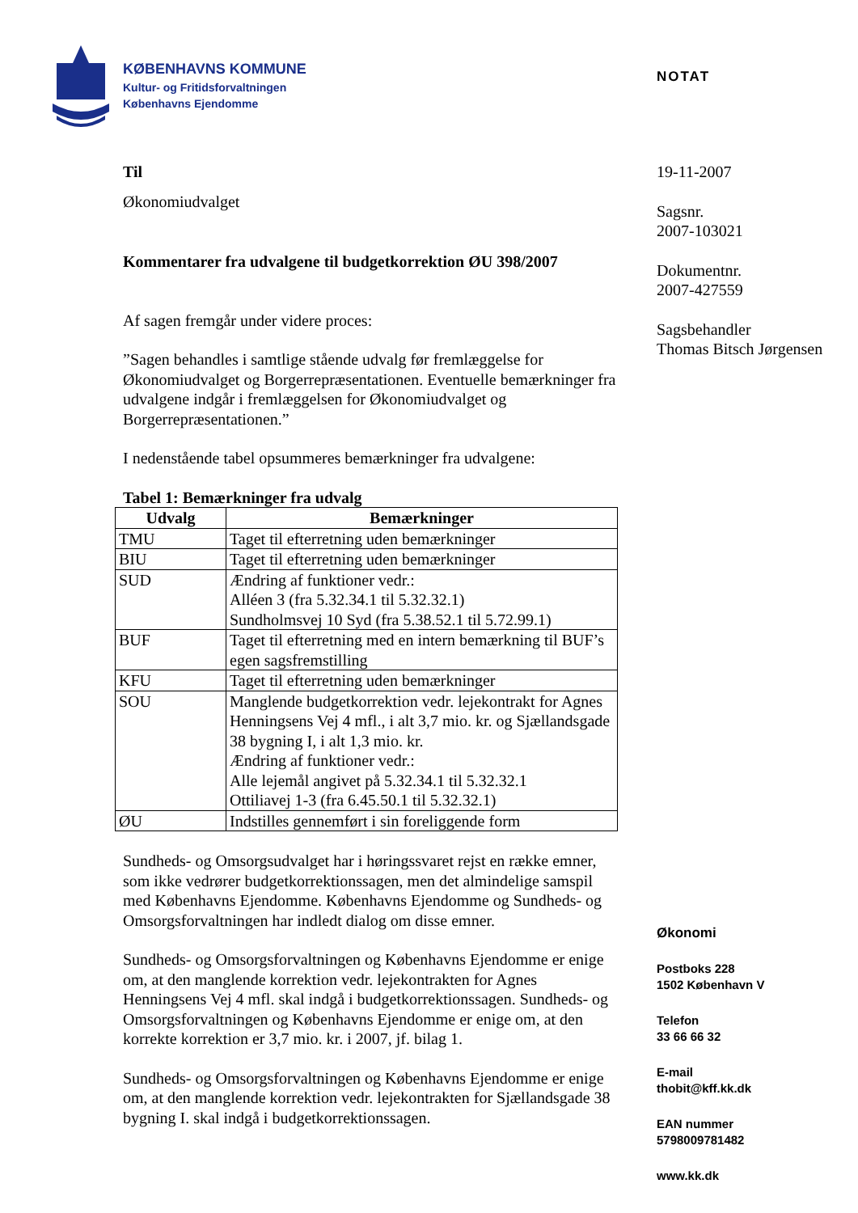KØBENHAVNS KOMMUNE
Kultur- og Fritidsforvaltningen
Københavns Ejendomme
NOTAT
19-11-2007
Sagsnr.
2007-103021
Dokumentnr.
2007-427559
Sagsbehandler
Thomas Bitsch Jørgensen
Økonomi
Postboks 228
1502 København V
Telefon
33 66 66 32
E-mail
thobit@kff.kk.dk
EAN nummer
5798009781482
www.kk.dk
Til
Økonomiudvalget
Kommentarer fra udvalgene til budgetkorrektion ØU 398/2007
Af sagen fremgår under videre proces:
”Sagen behandles i samtlige stående udvalg før fremlæggelse for Økonomiudvalget og Borgerrepræsentationen. Eventuelle bemærkninger fra udvalgene indgår i fremlæggelsen for Økonomiudvalget og Borgerrepræsentationen.”
I nedenstående tabel opsummeres bemærkninger fra udvalgene:
Tabel 1: Bemærkninger fra udvalg
| Udvalg | Bemærkninger |
| --- | --- |
| TMU | Taget til efterretning uden bemærkninger |
| BIU | Taget til efterretning uden bemærkninger |
| SUD | Ændring af funktioner vedr.: Alléen 3 (fra 5.32.34.1 til 5.32.32.1) Sundholmsvej 10 Syd (fra 5.38.52.1 til 5.72.99.1) |
| BUF | Taget til efterretning med en intern bemærkning til BUF’s egen sagsfremstilling |
| KFU | Taget til efterretning uden bemærkninger |
| SOU | Manglende budgetkorrektion vedr. lejekontrakt for Agnes Henningsens Vej 4 mfl., i alt 3,7 mio. kr. og Sjællandsgade 38 bygning I, i alt 1,3 mio. kr. Ændring af funktioner vedr.: Alle lejemål angivet på 5.32.34.1 til 5.32.32.1 Ottiliavej 1-3 (fra 6.45.50.1 til 5.32.32.1) |
| ØU | Indstilles gennemført i sin foreliggende form |
Sundheds- og Omsorgsudvalget har i høringssvaret rejst en række emner, som ikke vedrører budgetkorrektionssagen, men det almindelige samspil med Københavns Ejendomme. Københavns Ejendomme og Sundheds- og Omsorgsforvaltningen har indledt dialog om disse emner.
Sundheds- og Omsorgsforvaltningen og Københavns Ejendomme er enige om, at den manglende korrektion vedr. lejekontrakten for Agnes Henningsens Vej 4 mfl. skal indgå i budgetkorrektionssagen. Sundheds- og Omsorgsforvaltningen og Københavns Ejendomme er enige om, at den korrekte korrektion er 3,7 mio. kr. i 2007, jf. bilag 1.
Sundheds- og Omsorgsforvaltningen og Københavns Ejendomme er enige om, at den manglende korrektion vedr. lejekontrakten for Sjællandsgade 38 bygning I. skal indgå i budgetkorrektionssagen.